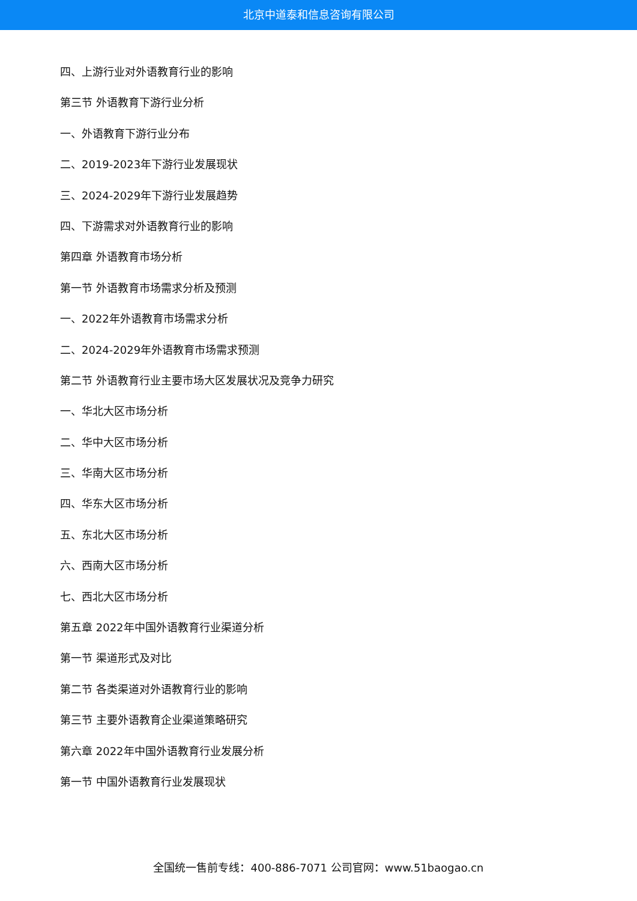北京中道泰和信息咨询有限公司
四、上游行业对外语教育行业的影响
第三节 外语教育下游行业分析
一、外语教育下游行业分布
二、2019-2023年下游行业发展现状
三、2024-2029年下游行业发展趋势
四、下游需求对外语教育行业的影响
第四章 外语教育市场分析
第一节 外语教育市场需求分析及预测
一、2022年外语教育市场需求分析
二、2024-2029年外语教育市场需求预测
第二节 外语教育行业主要市场大区发展状况及竞争力研究
一、华北大区市场分析
二、华中大区市场分析
三、华南大区市场分析
四、华东大区市场分析
五、东北大区市场分析
六、西南大区市场分析
七、西北大区市场分析
第五章 2022年中国外语教育行业渠道分析
第一节 渠道形式及对比
第二节 各类渠道对外语教育行业的影响
第三节 主要外语教育企业渠道策略研究
第六章 2022年中国外语教育行业发展分析
第一节 中国外语教育行业发展现状
全国统一售前专线：400-886-7071 公司官网：www.51baogao.cn